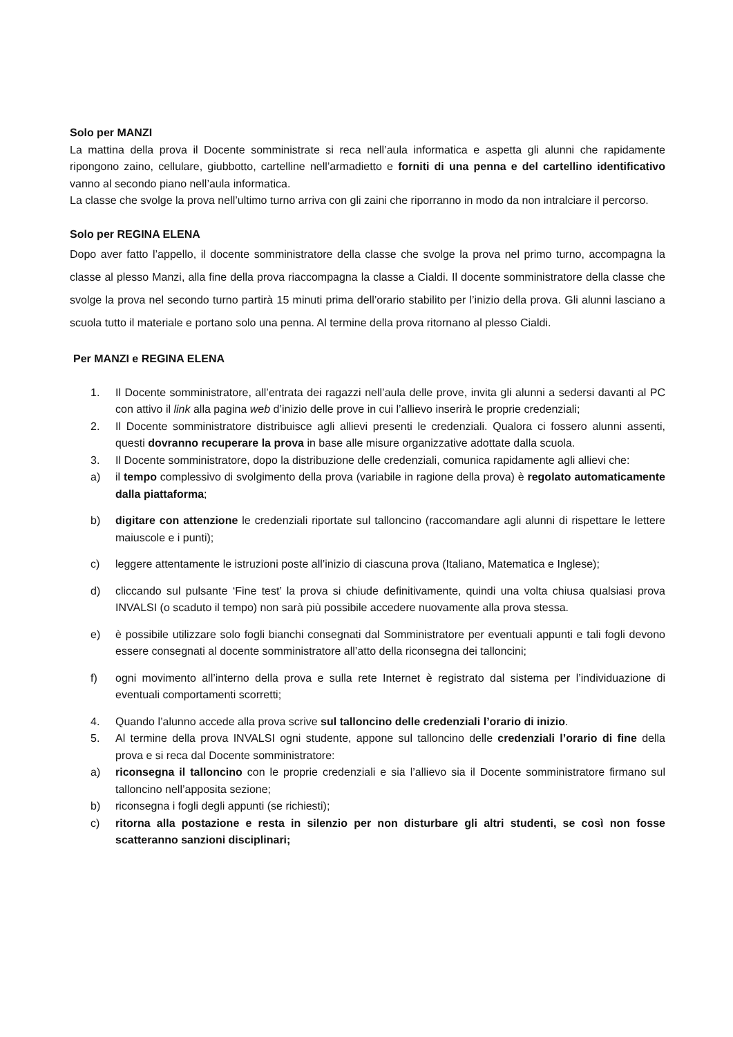Solo per MANZI
La mattina della prova il Docente somministrate si reca nell’aula informatica e aspetta gli alunni che rapidamente ripongono zaino, cellulare, giubbotto, cartelline nell’armadietto e forniti di una penna e del cartellino identificativo vanno al secondo piano nell’aula informatica.
La classe che svolge la prova nell’ultimo turno arriva con gli zaini che riporranno in modo da non intralciare il percorso.
Solo per REGINA ELENA
Dopo aver fatto l’appello, il docente somministratore della classe che svolge la prova nel primo turno, accompagna la classe al plesso Manzi, alla fine della prova riaccompagna la classe a Cialdi. Il docente somministratore della classe che svolge la prova nel secondo turno partirà 15 minuti prima dell’orario stabilito per l’inizio della prova. Gli alunni lasciano a scuola tutto il materiale e portano solo una penna. Al termine della prova ritornano al plesso Cialdi.
Per MANZI e REGINA ELENA
1. Il Docente somministratore, all’entrata dei ragazzi nell’aula delle prove, invita gli alunni a sedersi davanti al PC con attivo il link alla pagina web d’inizio delle prove in cui l’allievo inserirà le proprie credenziali;
2. Il Docente somministratore distribuisce agli allievi presenti le credenziali. Qualora ci fossero alunni assenti, questi dovranno recuperare la prova in base alle misure organizzative adottate dalla scuola.
3. Il Docente somministratore, dopo la distribuzione delle credenziali, comunica rapidamente agli allievi che:
a) il tempo complessivo di svolgimento della prova (variabile in ragione della prova) è regolato automaticamente dalla piattaforma;
b) digitare con attenzione le credenziali riportate sul talloncino (raccomandare agli alunni di rispettare le lettere maiuscole e i punti);
c) leggere attentamente le istruzioni poste all’inizio di ciascuna prova (Italiano, Matematica e Inglese);
d) cliccando sul pulsante ‘Fine test’ la prova si chiude definitivamente, quindi una volta chiusa qualsiasi prova INVALSI (o scaduto il tempo) non sarà più possibile accedere nuovamente alla prova stessa.
e) è possibile utilizzare solo fogli bianchi consegnati dal Somministratore per eventuali appunti e tali fogli devono essere consegnati al docente somministratore all’atto della riconsegna dei talloncini;
f) ogni movimento all’interno della prova e sulla rete Internet è registrato dal sistema per l’individuazione di eventuali comportamenti scorretti;
4. Quando l’alunno accede alla prova scrive sul talloncino delle credenziali l’orario di inizio.
5. Al termine della prova INVALSI ogni studente, appone sul talloncino delle credenziali l’orario di fine della prova e si reca dal Docente somministratore:
a) riconsegna il talloncino con le proprie credenziali e sia l’allievo sia il Docente somministratore firmano sul talloncino nell’apposita sezione;
b) riconsegna i fogli degli appunti (se richiesti);
c) ritorna alla postazione e resta in silenzio per non disturbare gli altri studenti, se così non fosse scatteranno sanzioni disciplinari;